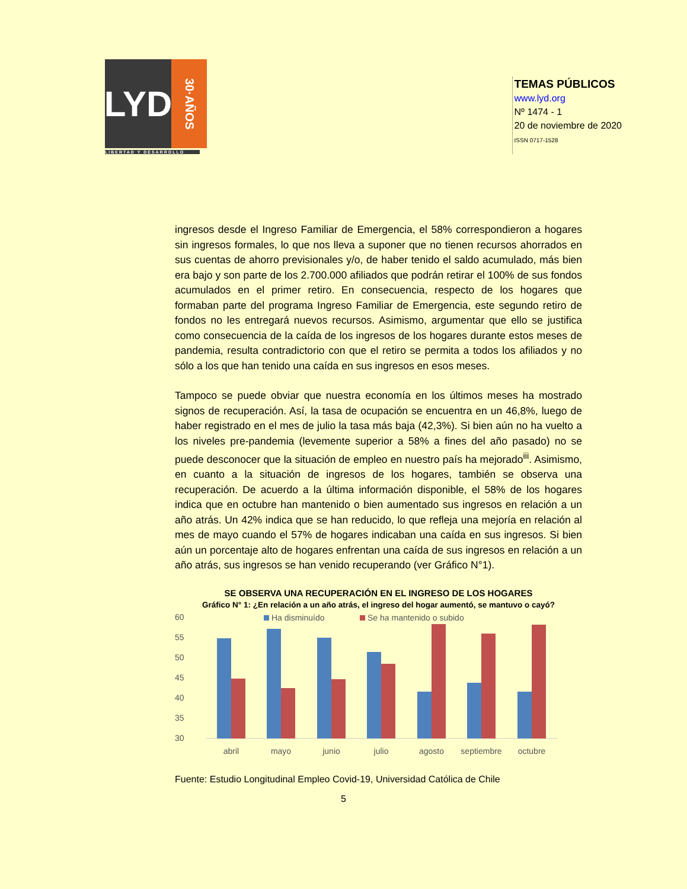LYD
30·AÑOS
LIBERTAD Y DESARROLLO
TEMAS PÚBLICOS
www.lyd.org
Nº 1474 - 1
20 de noviembre de 2020
ISSN 0717-1528
ingresos desde el Ingreso Familiar de Emergencia, el 58% correspondieron a hogares sin ingresos formales, lo que nos lleva a suponer que no tienen recursos ahorrados en sus cuentas de ahorro previsionales y/o, de haber tenido el saldo acumulado, más bien era bajo y son parte de los 2.700.000 afiliados que podrán retirar el 100% de sus fondos acumulados en el primer retiro. En consecuencia, respecto de los hogares que formaban parte del programa Ingreso Familiar de Emergencia, este segundo retiro de fondos no les entregará nuevos recursos. Asimismo, argumentar que ello se justifica como consecuencia de la caída de los ingresos de los hogares durante estos meses de pandemia, resulta contradictorio con que el retiro se permita a todos los afiliados y no sólo a los que han tenido una caída en sus ingresos en esos meses.
Tampoco se puede obviar que nuestra economía en los últimos meses ha mostrado signos de recuperación. Así, la tasa de ocupación se encuentra en un 46,8%, luego de haber registrado en el mes de julio la tasa más baja (42,3%). Si bien aún no ha vuelto a los niveles pre-pandemia (levemente superior a 58% a fines del año pasado) no se puede desconocer que la situación de empleo en nuestro país ha mejorado<sup>iii</sup>. Asimismo, en cuanto a la situación de ingresos de los hogares, también se observa una recuperación. De acuerdo a la última información disponible, el 58% de los hogares indica que en octubre han mantenido o bien aumentado sus ingresos en relación a un año atrás. Un 42% indica que se han reducido, lo que refleja una mejoría en relación al mes de mayo cuando el 57% de hogares indicaban una caída en sus ingresos. Si bien aún un porcentaje alto de hogares enfrentan una caída de sus ingresos en relación a un año atrás, sus ingresos se han venido recuperando (ver Gráfico N°1).
SE OBSERVA UNA RECUPERACIÓN EN EL INGRESO DE LOS HOGARES
Gráfico N° 1: ¿En relación a un año atrás, el ingreso del hogar aumentó, se mantuvo o cayó?
Ha disminuído
Se ha mantenido o subido
60
55
50
45
40
35
30
abril
mayo
junio
julio
agosto
septiembre
octubre
Fuente: Estudio Longitudinal Empleo Covid-19, Universidad Católica de Chile
5